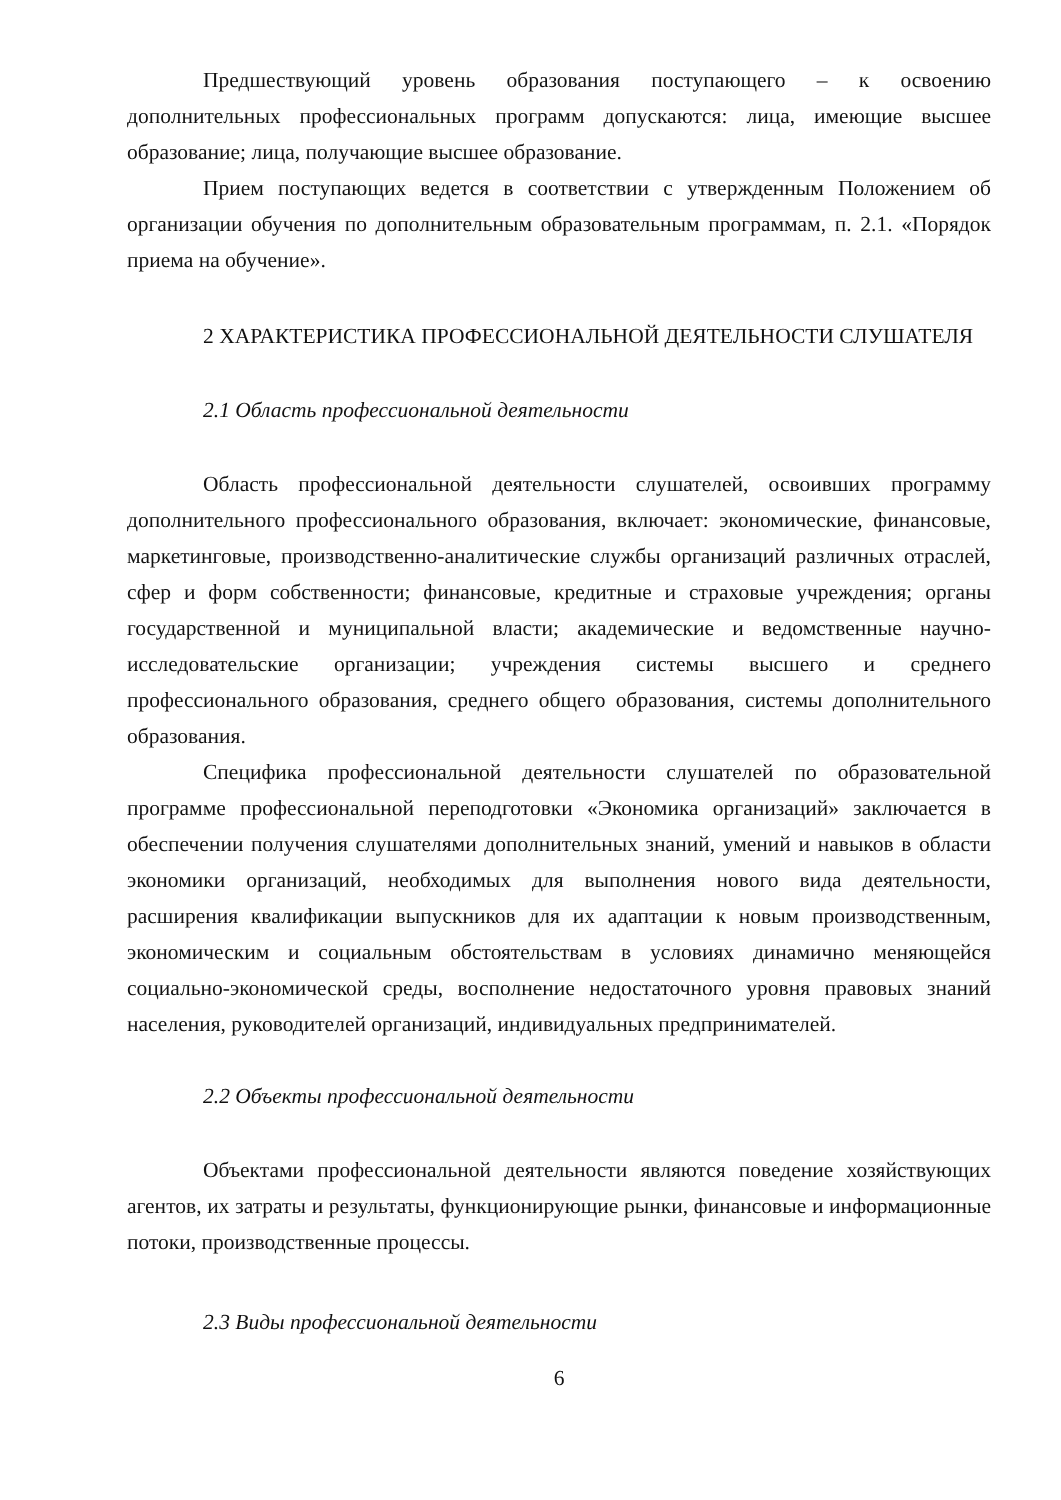Предшествующий уровень образования поступающего – к освоению дополнительных профессиональных программ допускаются: лица, имеющие высшее образование; лица, получающие высшее образование.
Прием поступающих ведется в соответствии с утвержденным Положением об организации обучения по дополнительным образовательным программам, п. 2.1. «Порядок приема на обучение».
2 ХАРАКТЕРИСТИКА ПРОФЕССИОНАЛЬНОЙ ДЕЯТЕЛЬНОСТИ СЛУШАТЕЛЯ
2.1 Область профессиональной деятельности
Область профессиональной деятельности слушателей, освоивших программу дополнительного профессионального образования, включает: экономические, финансовые, маркетинговые, производственно-аналитические службы организаций различных отраслей, сфер и форм собственности; финансовые, кредитные и страховые учреждения; органы государственной и муниципальной власти; академические и ведомственные научно-исследовательские организации; учреждения системы высшего и среднего профессионального образования, среднего общего образования, системы дополнительного образования.
Специфика профессиональной деятельности слушателей по образовательной программе профессиональной переподготовки «Экономика организаций» заключается в обеспечении получения слушателями дополнительных знаний, умений и навыков в области экономики организаций, необходимых для выполнения нового вида деятельности, расширения квалификации выпускников для их адаптации к новым производственным, экономическим и социальным обстоятельствам в условиях динамично меняющейся социально-экономической среды, восполнение недостаточного уровня правовых знаний населения, руководителей организаций, индивидуальных предпринимателей.
2.2 Объекты профессиональной деятельности
Объектами профессиональной деятельности являются поведение хозяйствующих агентов, их затраты и результаты, функционирующие рынки, финансовые и информационные потоки, производственные процессы.
2.3 Виды профессиональной деятельности
6